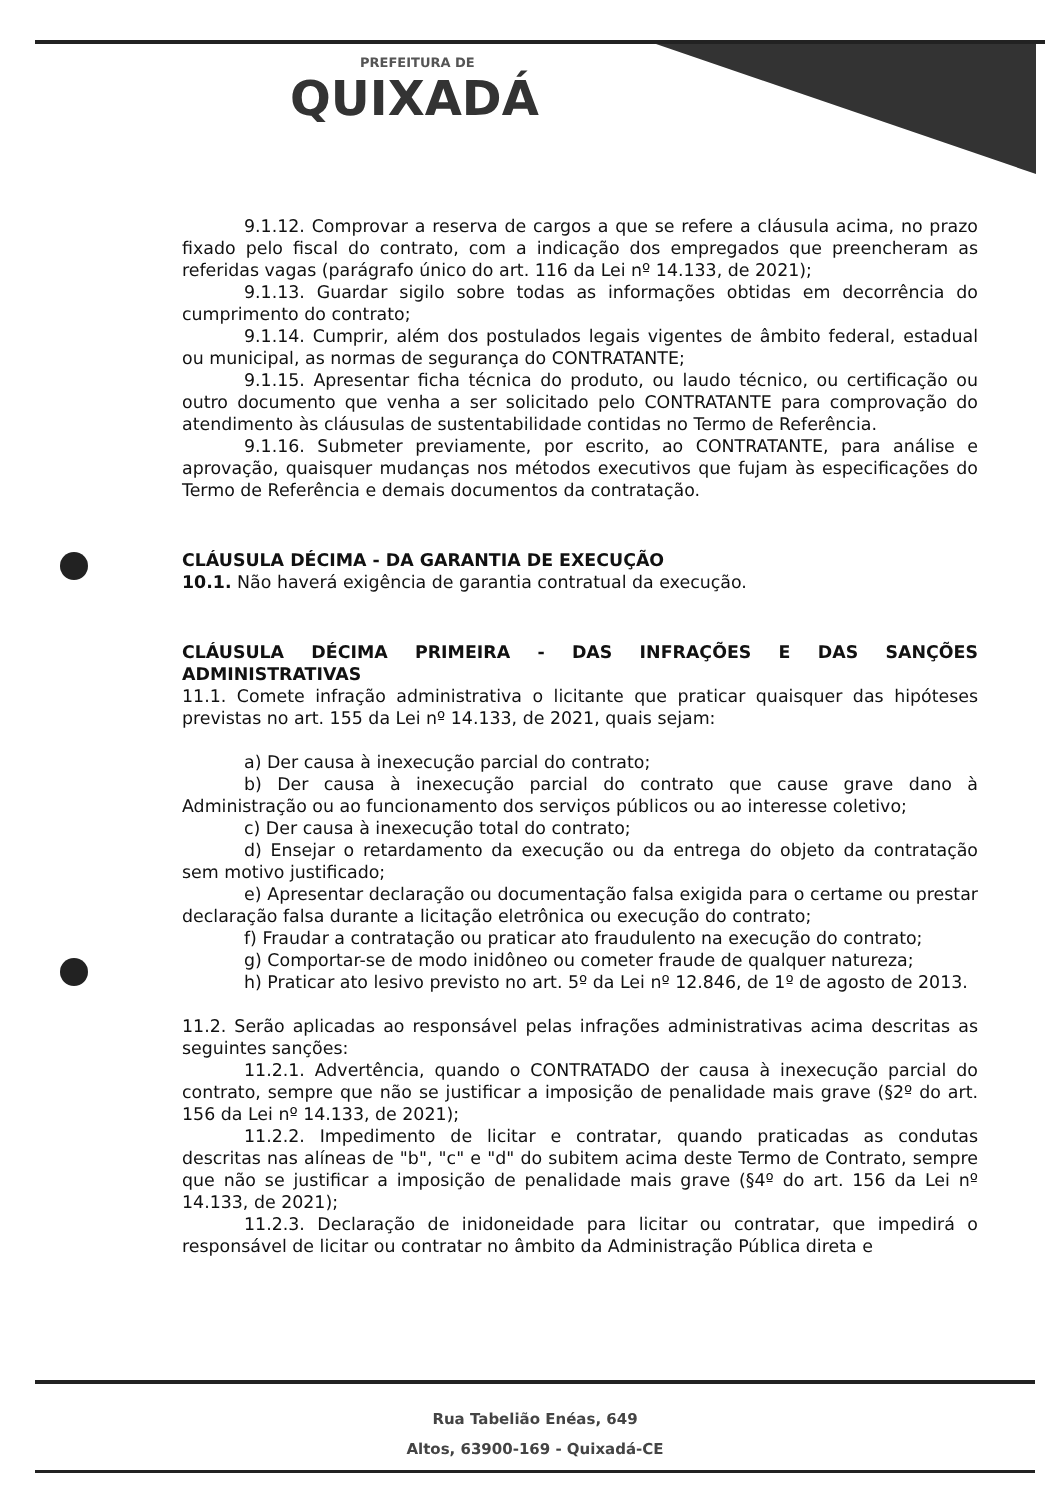PREFEITURA DE
QUIXADÁ
9.1.12. Comprovar a reserva de cargos a que se refere a cláusula acima, no prazo fixado pelo fiscal do contrato, com a indicação dos empregados que preencheram as referidas vagas (parágrafo único do art. 116 da Lei nº 14.133, de 2021);
9.1.13. Guardar sigilo sobre todas as informações obtidas em decorrência do cumprimento do contrato;
9.1.14. Cumprir, além dos postulados legais vigentes de âmbito federal, estadual ou municipal, as normas de segurança do CONTRATANTE;
9.1.15. Apresentar ficha técnica do produto, ou laudo técnico, ou certificação ou outro documento que venha a ser solicitado pelo CONTRATANTE para comprovação do atendimento às cláusulas de sustentabilidade contidas no Termo de Referência.
9.1.16. Submeter previamente, por escrito, ao CONTRATANTE, para análise e aprovação, quaisquer mudanças nos métodos executivos que fujam às especificações do Termo de Referência e demais documentos da contratação.
CLÁUSULA DÉCIMA - DA GARANTIA DE EXECUÇÃO
10.1. Não haverá exigência de garantia contratual da execução.
CLÁUSULA DÉCIMA PRIMEIRA - DAS INFRAÇÕES E DAS SANÇÕES ADMINISTRATIVAS
11.1. Comete infração administrativa o licitante que praticar quaisquer das hipóteses previstas no art. 155 da Lei nº 14.133, de 2021, quais sejam:
a) Der causa à inexecução parcial do contrato;
b) Der causa à inexecução parcial do contrato que cause grave dano à Administração ou ao funcionamento dos serviços públicos ou ao interesse coletivo;
c) Der causa à inexecução total do contrato;
d) Ensejar o retardamento da execução ou da entrega do objeto da contratação sem motivo justificado;
e) Apresentar declaração ou documentação falsa exigida para o certame ou prestar declaração falsa durante a licitação eletrônica ou execução do contrato;
f) Fraudar a contratação ou praticar ato fraudulento na execução do contrato;
g) Comportar-se de modo inidôneo ou cometer fraude de qualquer natureza;
h) Praticar ato lesivo previsto no art. 5º da Lei nº 12.846, de 1º de agosto de 2013.
11.2. Serão aplicadas ao responsável pelas infrações administrativas acima descritas as seguintes sanções:
11.2.1. Advertência, quando o CONTRATADO der causa à inexecução parcial do contrato, sempre que não se justificar a imposição de penalidade mais grave (§2º do art. 156 da Lei nº 14.133, de 2021);
11.2.2. Impedimento de licitar e contratar, quando praticadas as condutas descritas nas alíneas de "b", "c" e "d" do subitem acima deste Termo de Contrato, sempre que não se justificar a imposição de penalidade mais grave (§4º do art. 156 da Lei nº 14.133, de 2021);
11.2.3. Declaração de inidoneidade para licitar ou contratar, que impedirá o responsável de licitar ou contratar no âmbito da Administração Pública direta e
Rua Tabelião Enéas, 649
Altos, 63900-169 - Quixadá-CE